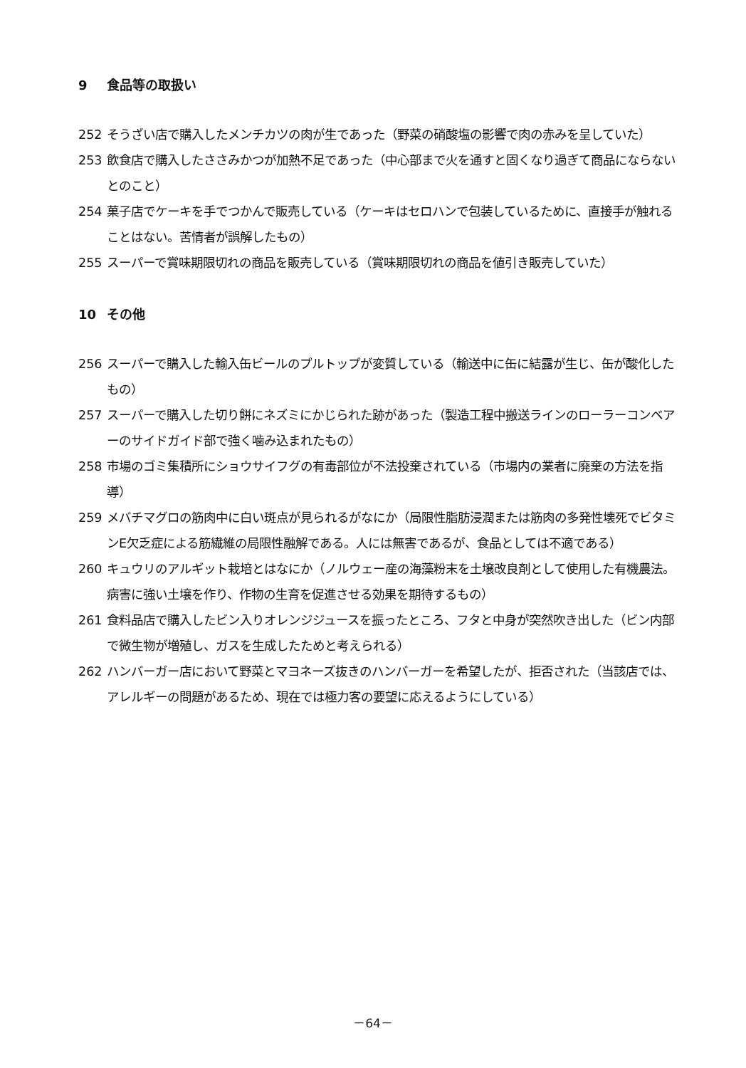9 食品等の取扱い
252 そうざい店で購入したメンチカツの肉が生であった（野菜の硝酸塩の影響で肉の赤みを呈していた）
253 飲食店で購入したささみかつが加熱不足であった（中心部まで火を通すと固くなり過ぎて商品にならないとのこと）
254 菓子店でケーキを手でつかんで販売している（ケーキはセロハンで包装しているために、直接手が触れることはない。苦情者が誤解したもの）
255 スーパーで賞味期限切れの商品を販売している（賞味期限切れの商品を値引き販売していた）
10 その他
256 スーパーで購入した輸入缶ビールのプルトップが変質している（輸送中に缶に結露が生じ、缶が酸化したもの）
257 スーパーで購入した切り餅にネズミにかじられた跡があった（製造工程中搬送ラインのローラーコンベアーのサイドガイド部で強く噛み込まれたもの）
258 市場のゴミ集積所にショウサイフグの有毒部位が不法投棄されている（市場内の業者に廃棄の方法を指導）
259 メバチマグロの筋肉中に白い斑点が見られるがなにか（局限性脂肪浸潤または筋肉の多発性壊死でビタミンE欠乏症による筋繊維の局限性融解である。人には無害であるが、食品としては不適である）
260 キュウリのアルギット栽培とはなにか（ノルウェー産の海藻粉末を土壌改良剤として使用した有機農法。病害に強い土壌を作り、作物の生育を促進させる効果を期待するもの）
261 食料品店で購入したビン入りオレンジジュースを振ったところ、フタと中身が突然吹き出した（ビン内部で微生物が増殖し、ガスを生成したためと考えられる）
262 ハンバーガー店において野菜とマヨネーズ抜きのハンバーガーを希望したが、拒否された（当該店では、アレルギーの問題があるため、現在では極力客の要望に応えるようにしている）
－64－